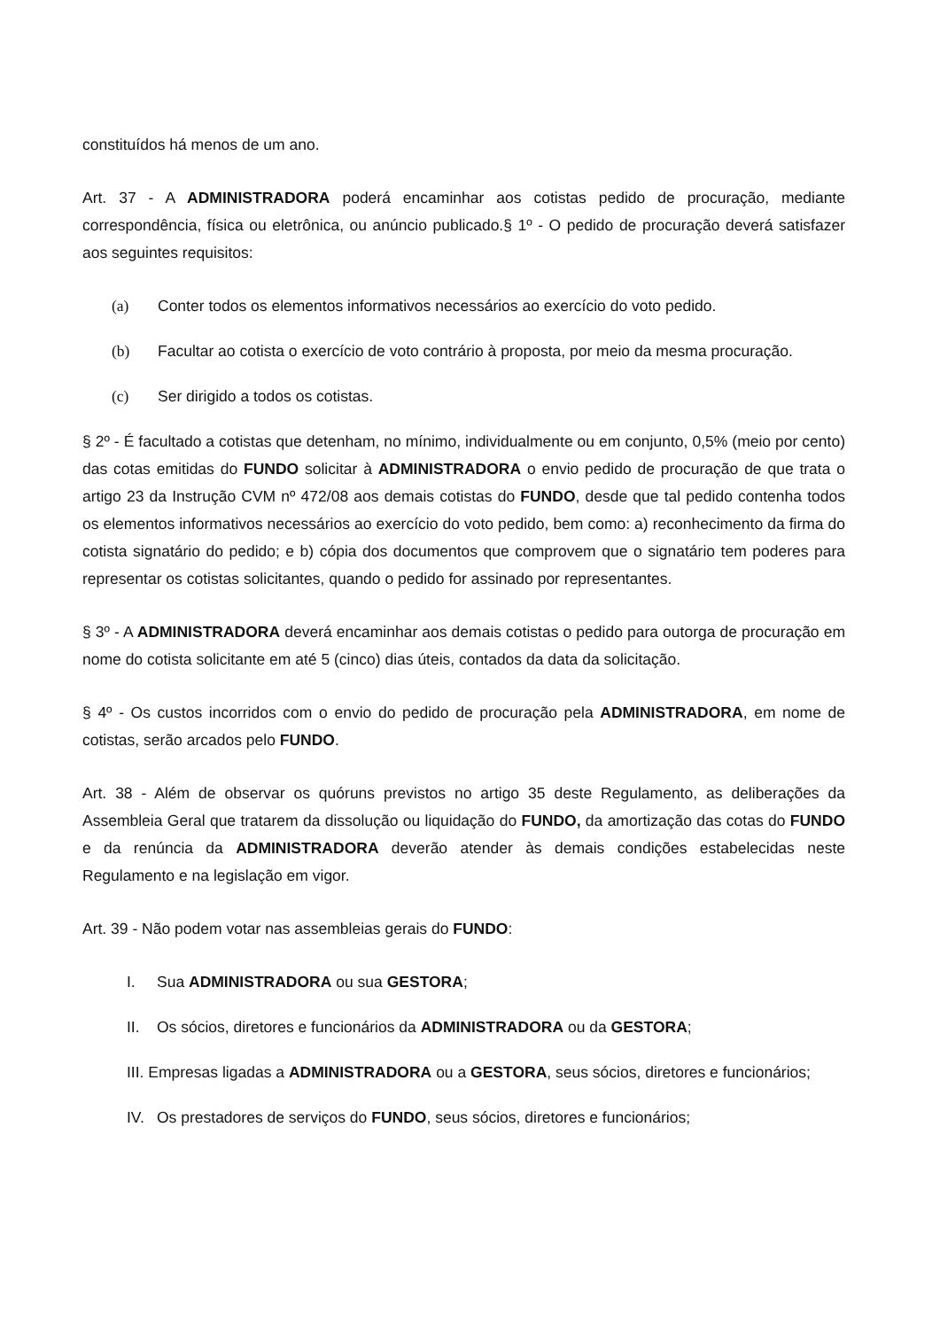constituídos há menos de um ano.
Art. 37 - A ADMINISTRADORA poderá encaminhar aos cotistas pedido de procuração, mediante correspondência, física ou eletrônica, ou anúncio publicado.§ 1º - O pedido de procuração deverá satisfazer aos seguintes requisitos:
(a) Conter todos os elementos informativos necessários ao exercício do voto pedido.
(b) Facultar ao cotista o exercício de voto contrário à proposta, por meio da mesma procuração.
(c) Ser dirigido a todos os cotistas.
§ 2º - É facultado a cotistas que detenham, no mínimo, individualmente ou em conjunto, 0,5% (meio por cento) das cotas emitidas do FUNDO solicitar à ADMINISTRADORA o envio pedido de procuração de que trata o artigo 23 da Instrução CVM nº 472/08 aos demais cotistas do FUNDO, desde que tal pedido contenha todos os elementos informativos necessários ao exercício do voto pedido, bem como: a) reconhecimento da firma do cotista signatário do pedido; e b) cópia dos documentos que comprovem que o signatário tem poderes para representar os cotistas solicitantes, quando o pedido for assinado por representantes.
§ 3º - A ADMINISTRADORA deverá encaminhar aos demais cotistas o pedido para outorga de procuração em nome do cotista solicitante em até 5 (cinco) dias úteis, contados da data da solicitação.
§ 4º - Os custos incorridos com o envio do pedido de procuração pela ADMINISTRADORA, em nome de cotistas, serão arcados pelo FUNDO.
Art. 38 - Além de observar os quóruns previstos no artigo 35 deste Regulamento, as deliberações da Assembleia Geral que tratarem da dissolução ou liquidação do FUNDO, da amortização das cotas do FUNDO e da renúncia da ADMINISTRADORA deverão atender às demais condições estabelecidas neste Regulamento e na legislação em vigor.
Art. 39 - Não podem votar nas assembleias gerais do FUNDO:
I. Sua ADMINISTRADORA ou sua GESTORA;
II. Os sócios, diretores e funcionários da ADMINISTRADORA ou da GESTORA;
III. Empresas ligadas a ADMINISTRADORA ou a GESTORA, seus sócios, diretores e funcionários;
IV. Os prestadores de serviços do FUNDO, seus sócios, diretores e funcionários;